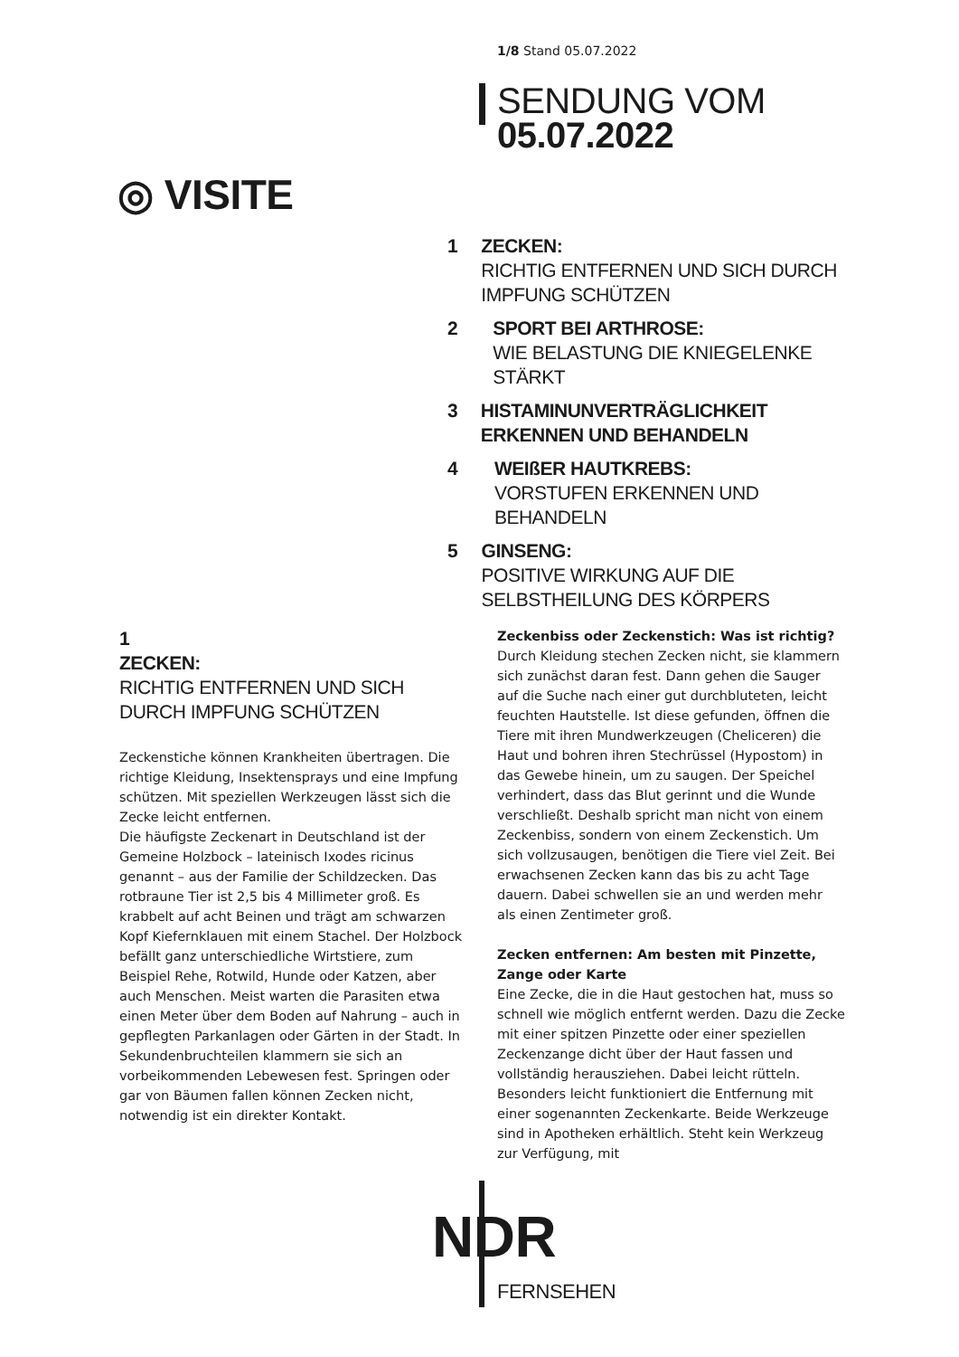1/8 Stand 05.07.2022
SENDUNG VOM
05.07.2022
◎ VISITE
1 ZECKEN:
RICHTIG ENTFERNEN UND SICH DURCH IMPFUNG SCHÜTZEN
2 SPORT BEI ARTHROSE:
WIE BELASTUNG DIE KNIEGELENKE STÄRKT
3 HISTAMINUNVERTRÄGLICHKEIT ERKENNEN UND BEHANDELN
4 WEIßER HAUTKREBS:
VORSTUFEN ERKENNEN UND BEHANDELN
5 GINSENG:
POSITIVE WIRKUNG AUF DIE SELBSTHEILUNG DES KÖRPERS
1
ZECKEN:
RICHTIG ENTFERNEN UND SICH DURCH IMPFUNG SCHÜTZEN
Zeckenstiche können Krankheiten übertragen. Die richtige Kleidung, Insektensprays und eine Impfung schützen. Mit speziellen Werkzeugen lässt sich die Zecke leicht entfernen.
Die häufigste Zeckenart in Deutschland ist der Gemeine Holzbock – lateinisch Ixodes ricinus genannt – aus der Familie der Schildzecken. Das rotbraune Tier ist 2,5 bis 4 Millimeter groß. Es krabbelt auf acht Beinen und trägt am schwarzen Kopf Kiefernklauen mit einem Stachel. Der Holzbock befällt ganz unterschiedliche Wirtstiere, zum Beispiel Rehe, Rotwild, Hunde oder Katzen, aber auch Menschen. Meist warten die Parasiten etwa einen Meter über dem Boden auf Nahrung – auch in gepflegten Parkanlagen oder Gärten in der Stadt. In Sekundenbruchteilen klammern sie sich an vorbeikommenden Lebewesen fest. Springen oder gar von Bäumen fallen können Zecken nicht, notwendig ist ein direkter Kontakt.
Zeckenbiss oder Zeckenstich: Was ist richtig?
Durch Kleidung stechen Zecken nicht, sie klammern sich zunächst daran fest. Dann gehen die Sauger auf die Suche nach einer gut durchbluteten, leicht feuchten Hautstelle. Ist diese gefunden, öffnen die Tiere mit ihren Mundwerkzeugen (Cheliceren) die Haut und bohren ihren Stechrüssel (Hypostom) in das Gewebe hinein, um zu saugen. Der Speichel verhindert, dass das Blut gerinnt und die Wunde verschließt. Deshalb spricht man nicht von einem Zeckenbiss, sondern von einem Zeckenstich. Um sich vollzusaugen, benötigen die Tiere viel Zeit. Bei erwachsenen Zecken kann das bis zu acht Tage dauern. Dabei schwellen sie an und werden mehr als einen Zentimeter groß.
Zecken entfernen: Am besten mit Pinzette, Zange oder Karte
Eine Zecke, die in die Haut gestochen hat, muss so schnell wie möglich entfernt werden. Dazu die Zecke mit einer spitzen Pinzette oder einer speziellen Zeckenzange dicht über der Haut fassen und vollständig herausziehen. Dabei leicht rütteln. Besonders leicht funktioniert die Entfernung mit einer sogenannten Zeckenkarte. Beide Werkzeuge sind in Apotheken erhältlich. Steht kein Werkzeug zur Verfügung, mit
NDR
FERNSEHEN